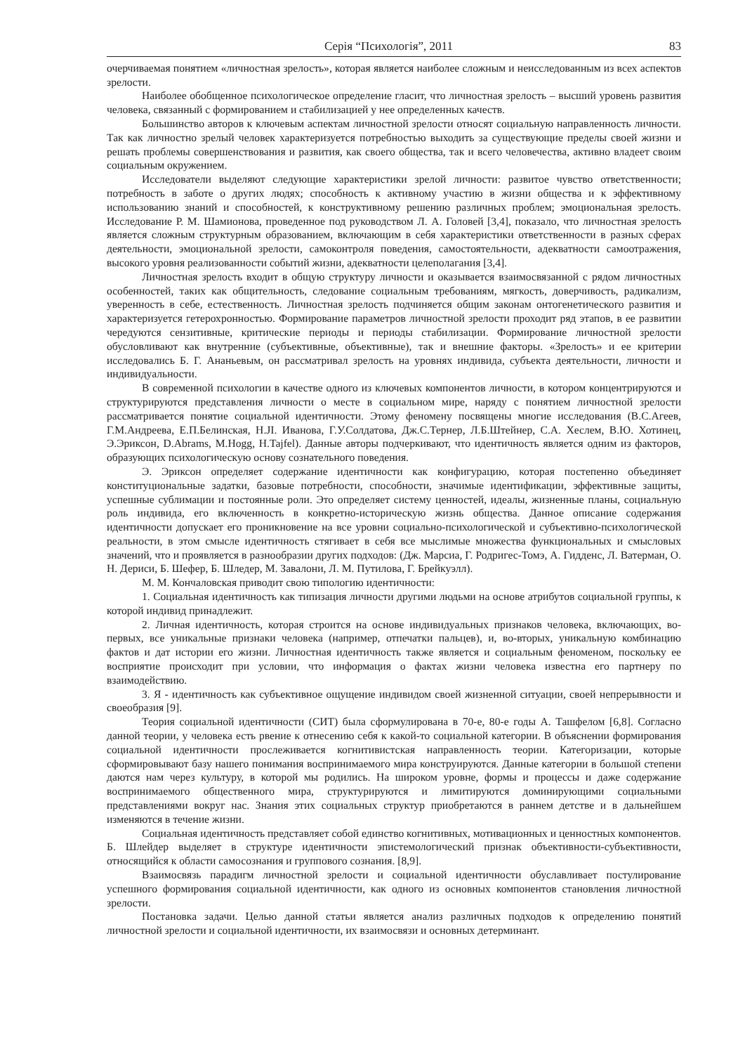Серія “Психологія”, 2011 83
очерчиваемая понятием «личностная зрелость», которая является наиболее сложным и неисследованным из всех аспектов зрелости.
Наиболее обобщенное психологическое определение гласит, что личностная зрелость – высший уровень развития человека, связанный с формированием и стабилизацией у нее определенных качеств.
Большинство авторов к ключевым аспектам личностной зрелости относят социальную направленность личности. Так как личностно зрелый человек характеризуется потребностью выходить за существующие пределы своей жизни и решать проблемы совершенствования и развития, как своего общества, так и всего человечества, активно владеет своим социальным окружением.
Исследователи выделяют следующие характеристики зрелой личности: развитое чувство ответственности; потребность в заботе о других людях; способность к активному участию в жизни общества и к эффективному использованию знаний и способностей, к конструктивному решению различных проблем; эмоциональная зрелость. Исследование Р. М. Шамионова, проведенное под руководством Л. А. Головей [3,4], показало, что личностная зрелость является сложным структурным образованием, включающим в себя характеристики ответственности в разных сферах деятельности, эмоциональной зрелости, самоконтроля поведения, самостоятельности, адекватности самоотражения, высокого уровня реализованности событий жизни, адекватности целеполагания [3,4].
Личностная зрелость входит в общую структуру личности и оказывается взаимосвязанной с рядом личностных особенностей, таких как общительность, следование социальным требованиям, мягкость, доверчивость, радикализм, уверенность в себе, естественность. Личностная зрелость подчиняется общим законам онтогенетического развития и характеризуется гетерохронностью. Формирование параметров личностной зрелости проходит ряд этапов, в ее развитии чередуются сензитивные, критические периоды и периоды стабилизации. Формирование личностной зрелости обусловливают как внутренние (субъективные, объективные), так и внешние факторы. «Зрелость» и ее критерии исследовались Б. Г. Ананьевым, он рассматривал зрелость на уровнях индивида, субъекта деятельности, личности и индивидуальности.
В современной психологии в качестве одного из ключевых компонентов личности, в котором концентрируются и структурируются представления личности о месте в социальном мире, наряду с понятием личностной зрелости рассматривается понятие социальной идентичности. Этому феномену посвящены многие исследования (В.С.Агеев, Г.М.Андреева, Е.П.Белинская, Н.JI. Иванова, Г.У.Солдатова, Дж.С.Тернер, Л.Б.Штейнер, С.А. Хеслем, В.Ю. Хотинец, Э.Эриксон, D.Abrams, M.Hogg, H.Tajfel). Данные авторы подчеркивают, что идентичность является одним из факторов, образующих психологическую основу сознательного поведения.
Э. Эриксон определяет содержание идентичности как конфигурацию, которая постепенно объединяет конституциональные задатки, базовые потребности, способности, значимые идентификации, эффективные защиты, успешные сублимации и постоянные роли. Это определяет систему ценностей, идеалы, жизненные планы, социальную роль индивида, его включенность в конкретно-историческую жизнь общества. Данное описание содержания идентичности допускает его проникновение на все уровни социально-психологической и субъективно-психологической реальности, в этом смысле идентичность стягивает в себя все мыслимые множества функциональных и смысловых значений, что и проявляется в разнообразии других подходов: (Дж. Марсиа, Г. Родригес-Томэ, А. Гидденс, Л. Ватерман, О. Н. Дериси, Б. Шефер, Б. Шледер, М. Завалони, Л. М. Путилова, Г. Брейкуэлл).
М. М. Кончаловская приводит свою типологию идентичности:
1. Социальная идентичность как типизация личности другими людьми на основе атрибутов социальной группы, к которой индивид принадлежит.
2. Личная идентичность, которая строится на основе индивидуальных признаков человека, включающих, во-первых, все уникальные признаки человека (например, отпечатки пальцев), и, во-вторых, уникальную комбинацию фактов и дат истории его жизни. Личностная идентичность также является и социальным феноменом, поскольку ее восприятие происходит при условии, что информация о фактах жизни человека известна его партнеру по взаимодействию.
3. Я - идентичность как субъективное ощущение индивидом своей жизненной ситуации, своей непрерывности и своеобразия [9].
Теория социальной идентичности (СИТ) была сформулирована в 70-е, 80-е годы А. Ташфелом [6,8]. Согласно данной теории, у человека есть рвение к отнесению себя к какой-то социальной категории. В объяснении формирования социальной идентичности прослеживается когнитивистская направленность теории. Категоризации, которые сформировывают базу нашего понимания воспринимаемого мира конструируются. Данные категории в большой степени даются нам через культуру, в которой мы родились. На широком уровне, формы и процессы и даже содержание воспринимаемого общественного мира, структурируются и лимитируются доминирующими социальными представлениями вокруг нас. Знания этих социальных структур приобретаются в раннем детстве и в дальнейшем изменяются в течение жизни.
Социальная идентичность представляет собой единство когнитивных, мотивационных и ценностных компонентов. Б. Шлейдер выделяет в структуре идентичности эпистемологический признак объективности-субъективности, относящийся к области самосознания и группового сознания. [8,9].
Взаимосвязь парадигм личностной зрелости и социальной идентичности обуславливает постулирование успешного формирования социальной идентичности, как одного из основных компонентов становления личностной зрелости.
Постановка задачи. Целью данной статьи является анализ различных подходов к определению понятий личностной зрелости и социальной идентичности, их взаимосвязи и основных детерминант.